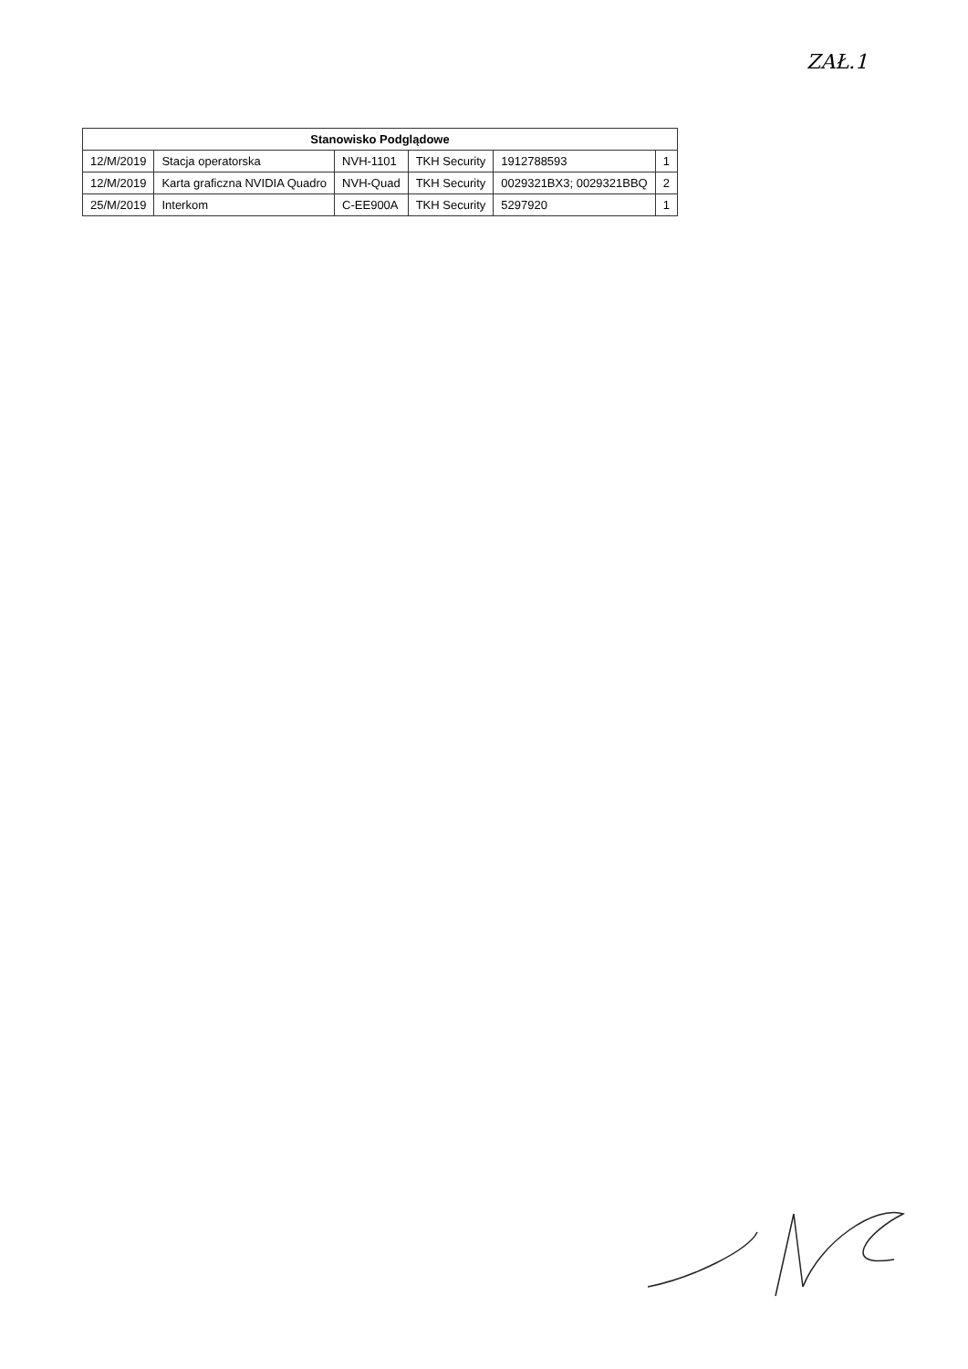ZAŁ.1
| Stanowisko Podglądowe | | | | | |
| --- | --- | --- | --- | --- | --- |
| 12/M/2019 | Stacja operatorska | NVH-1101 | TKH Security | 1912788593 | 1 |
| 12/M/2019 | Karta graficzna NVIDIA Quadro | NVH-Quad | TKH Security | 0029321BX3; 0029321BBQ | 2 |
| 25/M/2019 | Interkom | C-EE900A | TKH Security | 5297920 | 1 |